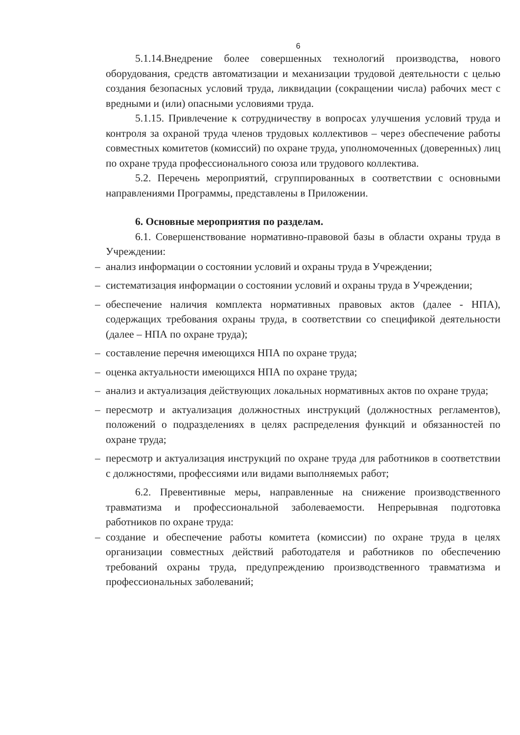6
5.1.14.Внедрение более совершенных технологий производства, нового оборудования, средств автоматизации и механизации трудовой деятельности с целью создания безопасных условий труда, ликвидации (сокращении числа) рабочих мест с вредными и (или) опасными условиями труда.
5.1.15. Привлечение к сотрудничеству в вопросах улучшения условий труда и контроля за охраной труда членов трудовых коллективов – через обеспечение работы совместных комитетов (комиссий) по охране труда, уполномоченных (доверенных) лиц по охране труда профессионального союза или трудового коллектива.
5.2. Перечень мероприятий, сгруппированных в соответствии с основными направлениями Программы, представлены в Приложении.
6. Основные мероприятия по разделам.
6.1. Совершенствование нормативно-правовой базы в области охраны труда в Учреждении:
– анализ информации о состоянии условий и охраны труда в Учреждении;
– систематизация информации о состоянии условий и охраны труда в Учреждении;
– обеспечение наличия комплекта нормативных правовых актов (далее - НПА), содержащих требования охраны труда, в соответствии со спецификой деятельности (далее – НПА по охране труда);
– составление перечня имеющихся НПА по охране труда;
– оценка актуальности имеющихся НПА по охране труда;
– анализ и актуализация действующих локальных нормативных актов по охране труда;
– пересмотр и актуализация должностных инструкций (должностных регламентов), положений о подразделениях в целях распределения функций и обязанностей по охране труда;
– пересмотр и актуализация инструкций по охране труда для работников в соответствии с должностями, профессиями или видами выполняемых работ;
6.2. Превентивные меры, направленные на снижение производственного травматизма и профессиональной заболеваемости. Непрерывная подготовка работников по охране труда:
– создание и обеспечение работы комитета (комиссии) по охране труда в целях организации совместных действий работодателя и работников по обеспечению требований охраны труда, предупреждению производственного травматизма и профессиональных заболеваний;